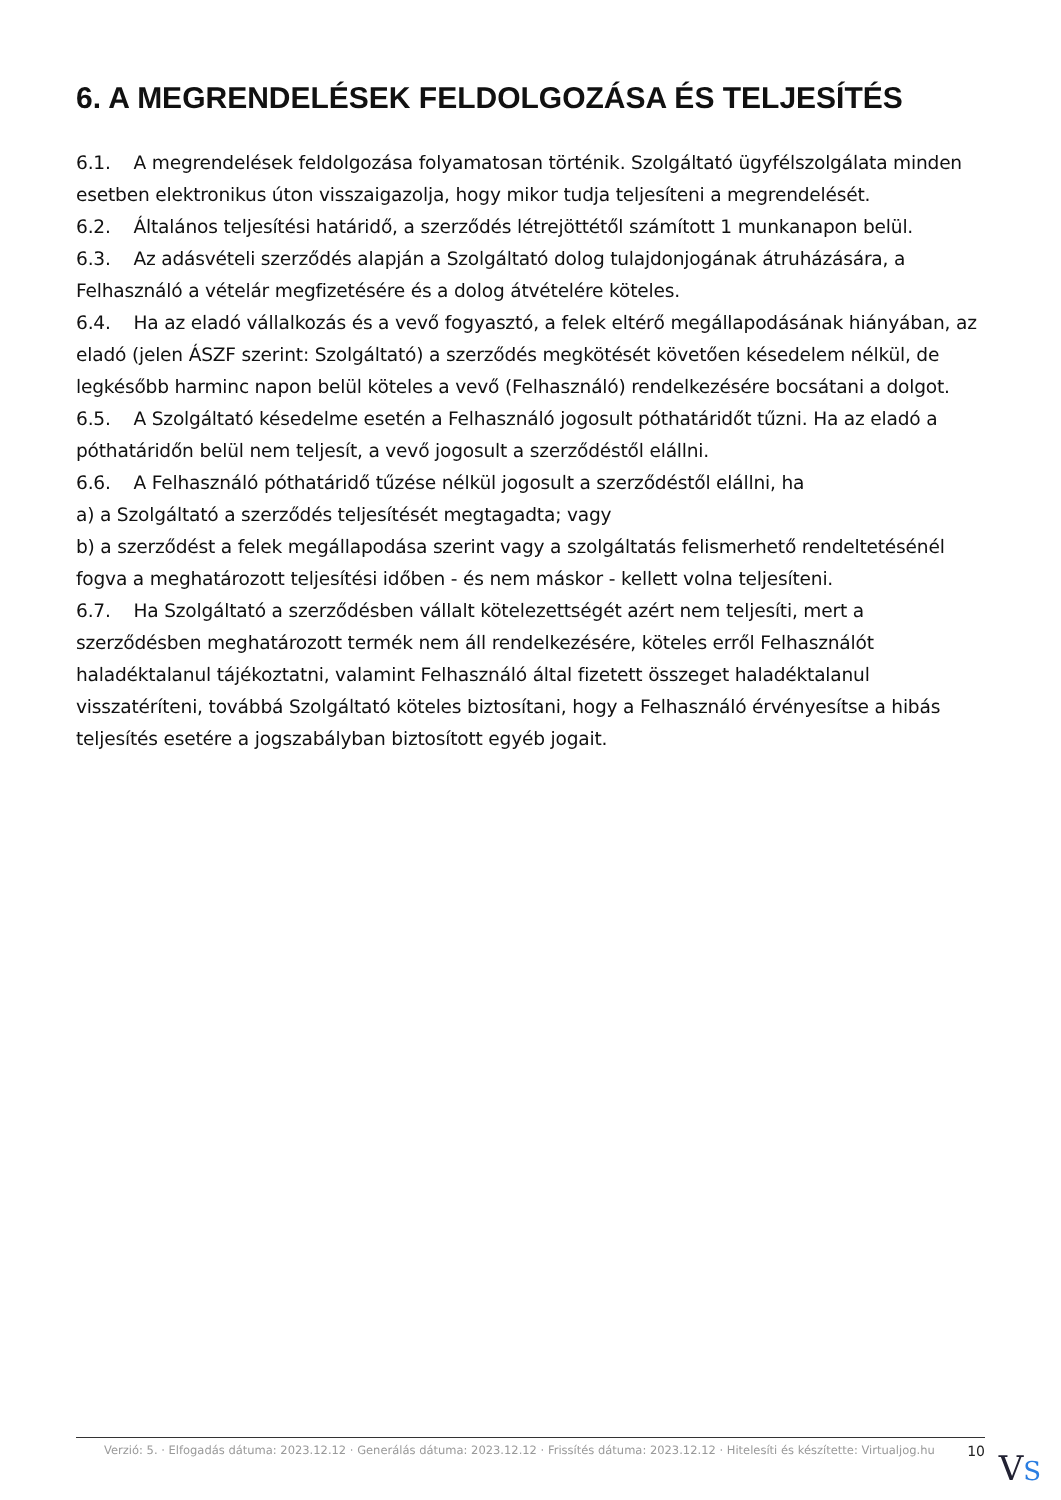6. A MEGRENDELÉSEK FELDOLGOZÁSA ÉS TELJESÍTÉS
6.1. A megrendelések feldolgozása folyamatosan történik. Szolgáltató ügyfélszolgálata minden esetben elektronikus úton visszaigazolja, hogy mikor tudja teljesíteni a megrendelését.
6.2. Általános teljesítési határidő, a szerződés létrejöttétől számított 1 munkanapon belül.
6.3. Az adásvételi szerződés alapján a Szolgáltató dolog tulajdonjogának átruházására, a Felhasználó a vételár megfizetésére és a dolog átvételére köteles.
6.4. Ha az eladó vállalkozás és a vevő fogyasztó, a felek eltérő megállapodásának hiányában, az eladó (jelen ÁSZF szerint: Szolgáltató) a szerződés megkötését követően késedelem nélkül, de legkésőbb harminc napon belül köteles a vevő (Felhasználó) rendelkezésére bocsátani a dolgot.
6.5. A Szolgáltató késedelme esetén a Felhasználó jogosult póthatáridőt tűzni. Ha az eladó a póthatáridőn belül nem teljesít, a vevő jogosult a szerződéstől elállni.
6.6. A Felhasználó póthatáridő tűzése nélkül jogosult a szerződéstől elállni, ha
a) a Szolgáltató a szerződés teljesítését megtagadta; vagy
b) a szerződést a felek megállapodása szerint vagy a szolgáltatás felismerhető rendeltetésénél fogva a meghatározott teljesítési időben - és nem máskor - kellett volna teljesíteni.
6.7. Ha Szolgáltató a szerződésben vállalt kötelezettségét azért nem teljesíti, mert a szerződésben meghatározott termék nem áll rendelkezésére, köteles erről Felhasználót haladéktalanul tájékoztatni, valamint Felhasználó által fizetett összeget haladéktalanul visszatéríteni, továbbá Szolgáltató köteles biztosítani, hogy a Felhasználó érvényesítse a hibás teljesítés esetére a jogszabályban biztosított egyéb jogait.
Verzió: 5. · Elfogadás dátuma: 2023.12.12 · Generálás dátuma: 2023.12.12 · Frissítés dátuma: 2023.12.12 · Hitelesíti és készítette: Virtualjog.hu 10
VS